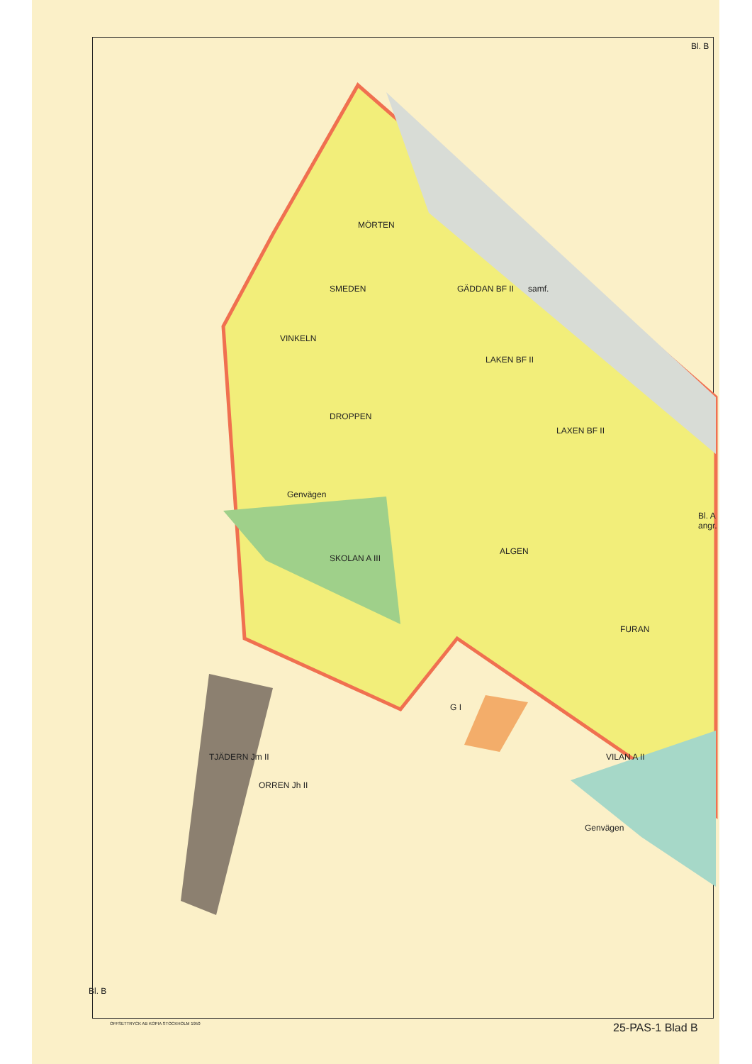Bl. B
GÄDDAN BF II
MÖRTEN
SMEDEN samf.
VINKELN
DROPPEN
SKOLAN A III
Genvägen
LAKEN BF II
LAXEN BF II
Bl. A angr.
ALGEN
FURAN
G I
TJÄDERN Jm II
ORREN Jh II
VILAN A II
Genvägen
Bl. B
OFFSETTRYCK AB KOPIA STOCKHOLM 1950
25-PAS-1 Blad B